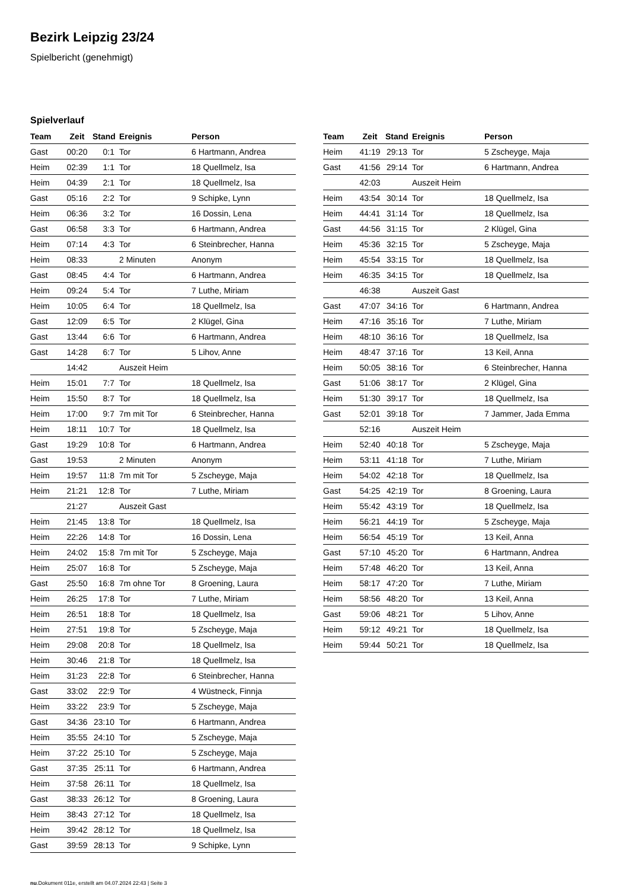Bezirk Leipzig 23/24
Spielbericht (genehmigt)
Spielverlauf
| Team | Zeit | Stand | Ereignis | Person |
| --- | --- | --- | --- | --- |
| Gast | 00:20 | 0:1 | Tor | 6 Hartmann, Andrea |
| Heim | 02:39 | 1:1 | Tor | 18 Quellmelz, Isa |
| Heim | 04:39 | 2:1 | Tor | 18 Quellmelz, Isa |
| Gast | 05:16 | 2:2 | Tor | 9 Schipke, Lynn |
| Heim | 06:36 | 3:2 | Tor | 16 Dossin, Lena |
| Gast | 06:58 | 3:3 | Tor | 6 Hartmann, Andrea |
| Heim | 07:14 | 4:3 | Tor | 6 Steinbrecher, Hanna |
| Heim | 08:33 | | 2 Minuten | Anonym |
| Gast | 08:45 | 4:4 | Tor | 6 Hartmann, Andrea |
| Heim | 09:24 | 5:4 | Tor | 7 Luthe, Miriam |
| Heim | 10:05 | 6:4 | Tor | 18 Quellmelz, Isa |
| Gast | 12:09 | 6:5 | Tor | 2 Klügel, Gina |
| Gast | 13:44 | 6:6 | Tor | 6 Hartmann, Andrea |
| Gast | 14:28 | 6:7 | Tor | 5 Lihov, Anne |
| | 14:42 | | Auszeit Heim | |
| Heim | 15:01 | 7:7 | Tor | 18 Quellmelz, Isa |
| Heim | 15:50 | 8:7 | Tor | 18 Quellmelz, Isa |
| Heim | 17:00 | 9:7 | 7m mit Tor | 6 Steinbrecher, Hanna |
| Heim | 18:11 | 10:7 | Tor | 18 Quellmelz, Isa |
| Gast | 19:29 | 10:8 | Tor | 6 Hartmann, Andrea |
| Gast | 19:53 | | 2 Minuten | Anonym |
| Heim | 19:57 | 11:8 | 7m mit Tor | 5 Zscheyge, Maja |
| Heim | 21:21 | 12:8 | Tor | 7 Luthe, Miriam |
| | 21:27 | | Auszeit Gast | |
| Heim | 21:45 | 13:8 | Tor | 18 Quellmelz, Isa |
| Heim | 22:26 | 14:8 | Tor | 16 Dossin, Lena |
| Heim | 24:02 | 15:8 | 7m mit Tor | 5 Zscheyge, Maja |
| Heim | 25:07 | 16:8 | Tor | 5 Zscheyge, Maja |
| Gast | 25:50 | 16:8 | 7m ohne Tor | 8 Groening, Laura |
| Heim | 26:25 | 17:8 | Tor | 7 Luthe, Miriam |
| Heim | 26:51 | 18:8 | Tor | 18 Quellmelz, Isa |
| Heim | 27:51 | 19:8 | Tor | 5 Zscheyge, Maja |
| Heim | 29:08 | 20:8 | Tor | 18 Quellmelz, Isa |
| Heim | 30:46 | 21:8 | Tor | 18 Quellmelz, Isa |
| Heim | 31:23 | 22:8 | Tor | 6 Steinbrecher, Hanna |
| Gast | 33:02 | 22:9 | Tor | 4 Wüstneck, Finnja |
| Heim | 33:22 | 23:9 | Tor | 5 Zscheyge, Maja |
| Gast | 34:36 | 23:10 | Tor | 6 Hartmann, Andrea |
| Heim | 35:55 | 24:10 | Tor | 5 Zscheyge, Maja |
| Heim | 37:22 | 25:10 | Tor | 5 Zscheyge, Maja |
| Gast | 37:35 | 25:11 | Tor | 6 Hartmann, Andrea |
| Heim | 37:58 | 26:11 | Tor | 18 Quellmelz, Isa |
| Gast | 38:33 | 26:12 | Tor | 8 Groening, Laura |
| Heim | 38:43 | 27:12 | Tor | 18 Quellmelz, Isa |
| Heim | 39:42 | 28:12 | Tor | 18 Quellmelz, Isa |
| Gast | 39:59 | 28:13 | Tor | 9 Schipke, Lynn |
| Team | Zeit | Stand | Ereignis | Person |
| --- | --- | --- | --- | --- |
| Heim | 41:19 | 29:13 | Tor | 5 Zscheyge, Maja |
| Gast | 41:56 | 29:14 | Tor | 6 Hartmann, Andrea |
| | 42:03 | | Auszeit Heim | |
| Heim | 43:54 | 30:14 | Tor | 18 Quellmelz, Isa |
| Heim | 44:41 | 31:14 | Tor | 18 Quellmelz, Isa |
| Gast | 44:56 | 31:15 | Tor | 2 Klügel, Gina |
| Heim | 45:36 | 32:15 | Tor | 5 Zscheyge, Maja |
| Heim | 45:54 | 33:15 | Tor | 18 Quellmelz, Isa |
| Heim | 46:35 | 34:15 | Tor | 18 Quellmelz, Isa |
| | 46:38 | | Auszeit Gast | |
| Gast | 47:07 | 34:16 | Tor | 6 Hartmann, Andrea |
| Heim | 47:16 | 35:16 | Tor | 7 Luthe, Miriam |
| Heim | 48:10 | 36:16 | Tor | 18 Quellmelz, Isa |
| Heim | 48:47 | 37:16 | Tor | 13 Keil, Anna |
| Heim | 50:05 | 38:16 | Tor | 6 Steinbrecher, Hanna |
| Gast | 51:06 | 38:17 | Tor | 2 Klügel, Gina |
| Heim | 51:30 | 39:17 | Tor | 18 Quellmelz, Isa |
| Gast | 52:01 | 39:18 | Tor | 7 Jammer, Jada Emma |
| | 52:16 | | Auszeit Heim | |
| Heim | 52:40 | 40:18 | Tor | 5 Zscheyge, Maja |
| Heim | 53:11 | 41:18 | Tor | 7 Luthe, Miriam |
| Heim | 54:02 | 42:18 | Tor | 18 Quellmelz, Isa |
| Gast | 54:25 | 42:19 | Tor | 8 Groening, Laura |
| Heim | 55:42 | 43:19 | Tor | 18 Quellmelz, Isa |
| Heim | 56:21 | 44:19 | Tor | 5 Zscheyge, Maja |
| Heim | 56:54 | 45:19 | Tor | 13 Keil, Anna |
| Gast | 57:10 | 45:20 | Tor | 6 Hartmann, Andrea |
| Heim | 57:48 | 46:20 | Tor | 13 Keil, Anna |
| Heim | 58:17 | 47:20 | Tor | 7 Luthe, Miriam |
| Heim | 58:56 | 48:20 | Tor | 13 Keil, Anna |
| Gast | 59:06 | 48:21 | Tor | 5 Lihov, Anne |
| Heim | 59:12 | 49:21 | Tor | 18 Quellmelz, Isa |
| Heim | 59:44 | 50:21 | Tor | 18 Quellmelz, Isa |
nu.Dokument 011e, erstellt am 04.07.2024 22:43 | Seite 3